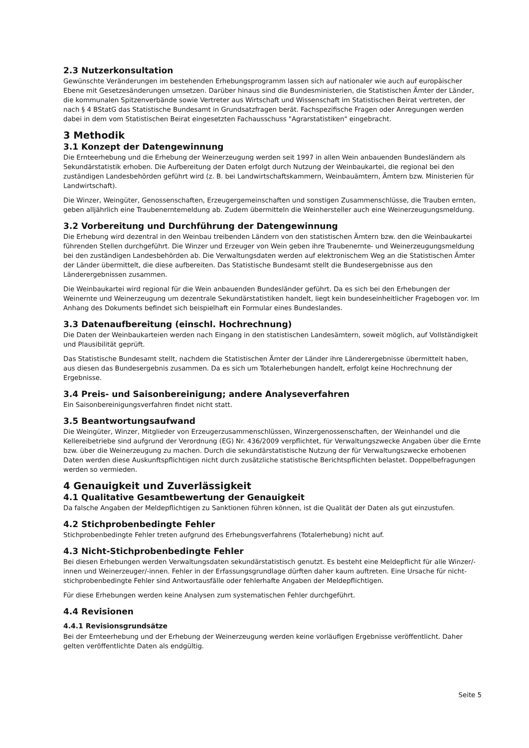2.3 Nutzerkonsultation
Gewünschte Veränderungen im bestehenden Erhebungsprogramm lassen sich auf nationaler wie auch auf europäischer Ebene mit Gesetzesänderungen umsetzen. Darüber hinaus sind die Bundesministerien, die Statistischen Ämter der Länder, die kommunalen Spitzenverbände sowie Vertreter aus Wirtschaft und Wissenschaft im Statistischen Beirat vertreten, der nach § 4 BStatG das Statistische Bundesamt in Grundsatzfragen berät. Fachspezifische Fragen oder Anregungen werden dabei in dem vom Statistischen Beirat eingesetzten Fachausschuss "Agrarstatistiken" eingebracht.
3 Methodik
3.1 Konzept der Datengewinnung
Die Ernteerhebung und die Erhebung der Weinerzeugung werden seit 1997 in allen Wein anbauenden Bundesländern als Sekundärstatistik erhoben. Die Aufbereitung der Daten erfolgt durch Nutzung der Weinbaukartei, die regional bei den zuständigen Landesbehörden geführt wird (z. B. bei Landwirtschaftskammern, Weinbauämtern, Ämtern bzw. Ministerien für Landwirtschaft).
Die Winzer, Weingüter, Genossenschaften, Erzeugergemeinschaften und sonstigen Zusammenschlüsse, die Trauben ernten, geben alljährlich eine Traubenerntemeldung ab. Zudem übermitteln die Weinhersteller auch eine Weinerzeugungsmeldung.
3.2 Vorbereitung und Durchführung der Datengewinnung
Die Erhebung wird dezentral in den Weinbau treibenden Ländern von den statistischen Ämtern bzw. den die Weinbaukartei führenden Stellen durchgeführt. Die Winzer und Erzeuger von Wein geben ihre Traubenernte- und Weinerzeugungsmeldung bei den zuständigen Landesbehörden ab. Die Verwaltungsdaten werden auf elektronischem Weg an die Statistischen Ämter der Länder übermittelt, die diese aufbereiten. Das Statistische Bundesamt stellt die Bundesergebnisse aus den Länderergebnissen zusammen.
Die Weinbaukartei wird regional für die Wein anbauenden Bundesländer geführt. Da es sich bei den Erhebungen der Weinernte und Weinerzeugung um dezentrale Sekundärstatistiken handelt, liegt kein bundeseinheitlicher Fragebogen vor. Im Anhang des Dokuments befindet sich beispielhaft ein Formular eines Bundeslandes.
3.3 Datenaufbereitung (einschl. Hochrechnung)
Die Daten der Weinbaukarteien werden nach Eingang in den statistischen Landesämtern, soweit möglich, auf Vollständigkeit und Plausibilität geprüft.
Das Statistische Bundesamt stellt, nachdem die Statistischen Ämter der Länder ihre Länderergebnisse übermittelt haben, aus diesen das Bundesergebnis zusammen. Da es sich um Totalerhebungen handelt, erfolgt keine Hochrechnung der Ergebnisse.
3.4 Preis- und Saisonbereinigung; andere Analyseverfahren
Ein Saisonbereinigungsverfahren findet nicht statt.
3.5 Beantwortungsaufwand
Die Weingüter, Winzer, Mitglieder von Erzeugerzusammenschlüssen, Winzergenossenschaften, der Weinhandel und die Kellereibetriebe sind aufgrund der Verordnung (EG) Nr. 436/2009 verpflichtet, für Verwaltungszwecke Angaben über die Ernte bzw. über die Weinerzeugung zu machen. Durch die sekundärstatistische Nutzung der für Verwaltungszwecke erhobenen Daten werden diese Auskunftspflichtigen nicht durch zusätzliche statistische Berichtspflichten belastet. Doppelbefragungen werden so vermieden.
4 Genauigkeit und Zuverlässigkeit
4.1 Qualitative Gesamtbewertung der Genauigkeit
Da falsche Angaben der Meldepflichtigen zu Sanktionen führen können, ist die Qualität der Daten als gut einzustufen.
4.2 Stichprobenbedingte Fehler
Stichprobenbedingte Fehler treten aufgrund des Erhebungsverfahrens (Totalerhebung) nicht auf.
4.3 Nicht-Stichprobenbedingte Fehler
Bei diesen Erhebungen werden Verwaltungsdaten sekundärstatistisch genutzt. Es besteht eine Meldepflicht für alle Winzer/-innen und Weinerzeuger/-innen. Fehler in der Erfassungsgrundlage dürften daher kaum auftreten. Eine Ursache für nicht-stichprobenbedingte Fehler sind Antwortausfälle oder fehlerhafte Angaben der Meldepflichtigen.
Für diese Erhebungen werden keine Analysen zum systematischen Fehler durchgeführt.
4.4 Revisionen
4.4.1 Revisionsgrundsätze
Bei der Ernteerhebung und der Erhebung der Weinerzeugung werden keine vorläufigen Ergebnisse veröffentlicht. Daher gelten veröffentlichte Daten als endgültig.
Seite 5